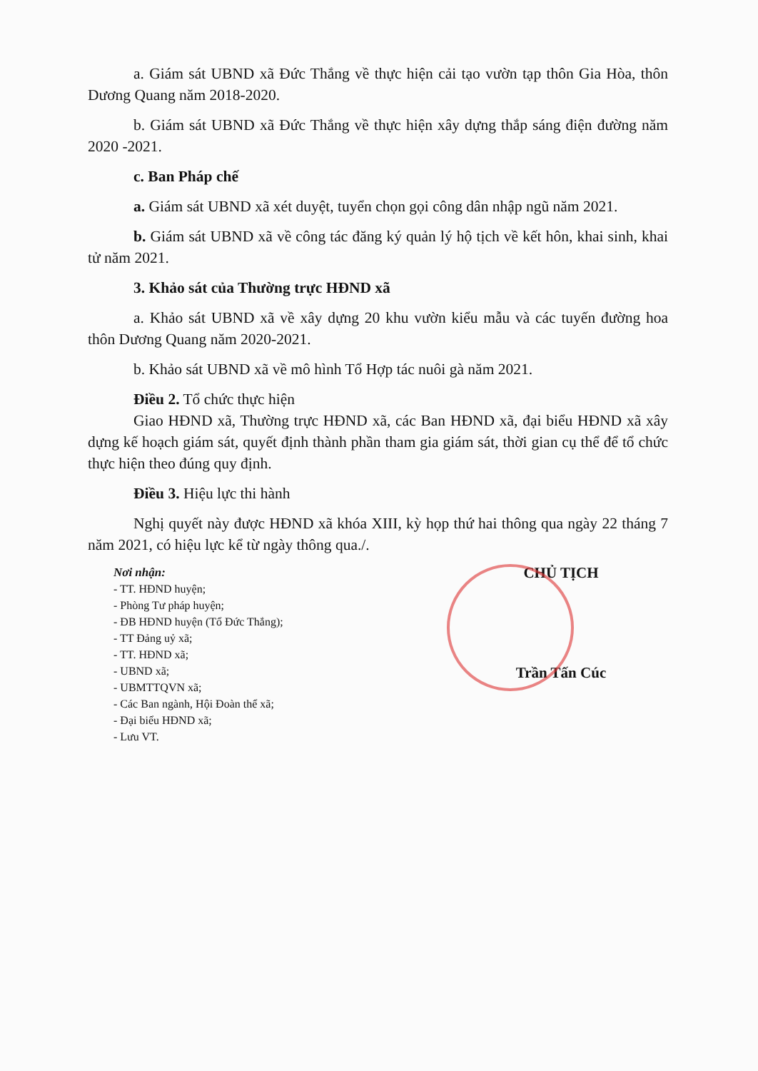a. Giám sát UBND xã Đức Thắng về thực hiện cải tạo vườn tạp thôn Gia Hòa, thôn Dương Quang năm 2018-2020.
b. Giám sát UBND xã Đức Thắng về thực hiện xây dựng thắp sáng điện đường năm 2020 -2021.
c. Ban Pháp chế
a. Giám sát UBND xã xét duyệt, tuyển chọn gọi công dân nhập ngũ năm 2021.
b. Giám sát UBND xã về công tác đăng ký quản lý hộ tịch về kết hôn, khai sinh, khai tử năm 2021.
3. Khảo sát của Thường trực HĐND xã
a. Khảo sát UBND xã về xây dựng 20 khu vườn kiểu mẫu và các tuyến đường hoa thôn Dương Quang năm 2020-2021.
b. Khảo sát UBND xã về mô hình Tổ Hợp tác nuôi gà năm 2021.
Điều 2. Tổ chức thực hiện
Giao HĐND xã, Thường trực HĐND xã, các Ban HĐND xã, đại biểu HĐND xã xây dựng kế hoạch giám sát, quyết định thành phần tham gia giám sát, thời gian cụ thể để tổ chức thực hiện theo đúng quy định.
Điều 3. Hiệu lực thi hành
Nghị quyết này được HĐND xã khóa XIII, kỳ họp thứ hai thông qua ngày 22 tháng 7 năm 2021, có hiệu lực kể từ ngày thông qua./.
Nơi nhận:
- TT. HĐND huyện;
- Phòng Tư pháp huyện;
- ĐB HĐND huyện (Tổ Đức Thắng);
- TT Đảng uỷ xã;
- TT. HĐND xã;
- UBND xã;
- UBMTTQVN xã;
- Các Ban ngành, Hội Đoàn thể xã;
- Đại biểu HĐND xã;
- Lưu VT.
CHỦ TỊCH
Trần Tấn Cúc